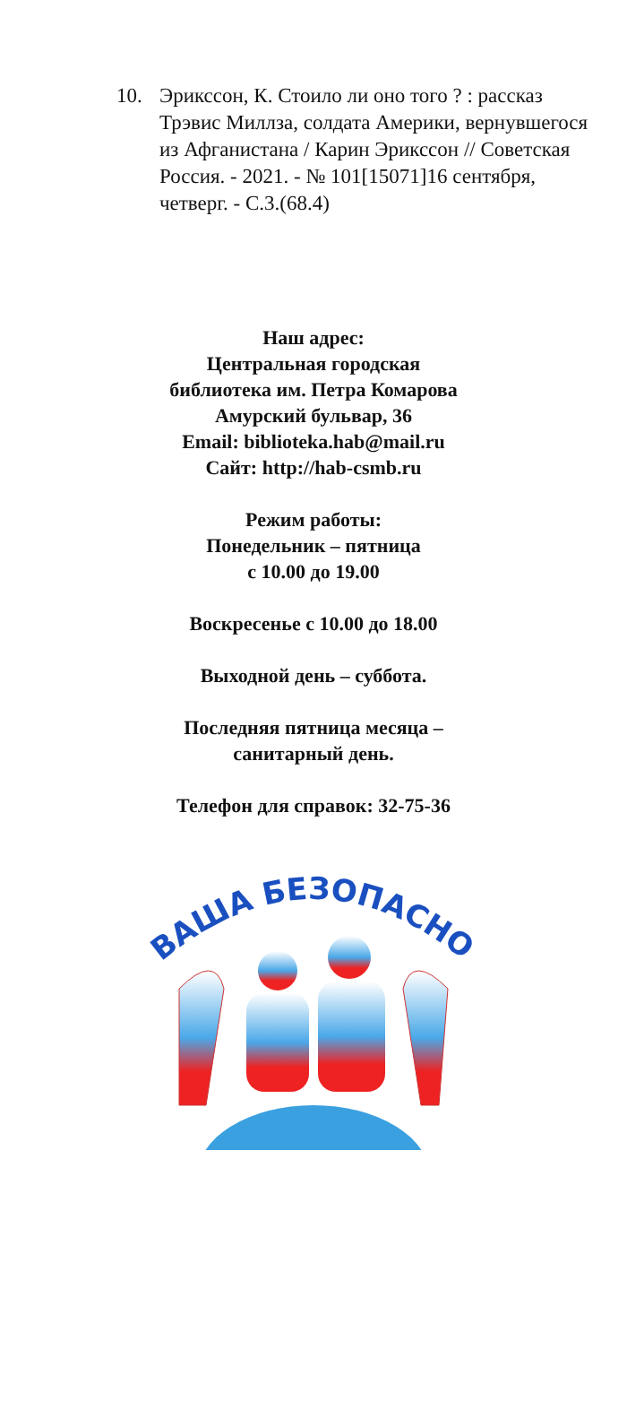10. Эриксcон, К. Стоило ли оно того ? : рассказ Трэвис Миллза, солдата Америки, вернувшегося из Афганистана / Карин Эриксcон // Советская Россия. - 2021. - № 101[15071]16 сентября, четверг. - С.3.(68.4)
Наш адрес:
Центральная городская
библиотека им. Петра Комарова
Амурский бульвар, 36
Email: biblioteka.hab@mail.ru
Сайт: http://hab-csmb.ru
Режим работы:
Понедельник – пятница
с 10.00 до 19.00
Воскресенье с 10.00 до 18.00
Выходной день – суббота.
Последняя пятница месяца –
санитарный день.
Телефон для справок: 32-75-36
ВАША БЕЗОПАСНОСТЬ